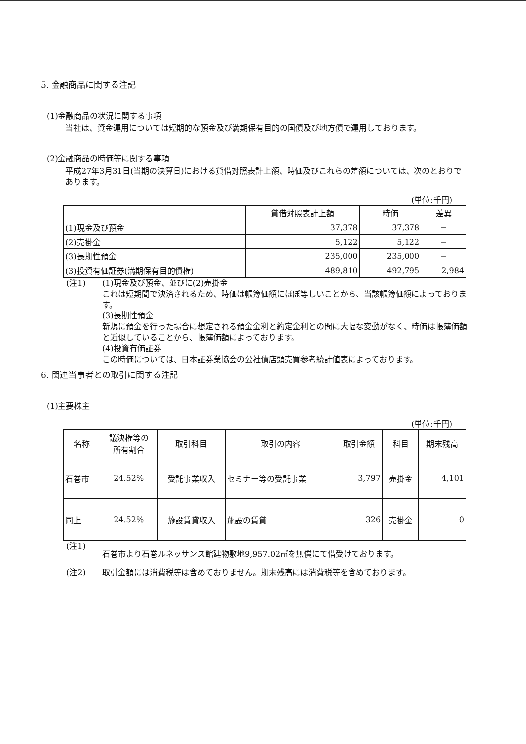5. 金融商品に関する注記
(1)金融商品の状況に関する事項
当社は、資金運用については短期的な預金及び満期保有目的の国債及び地方債で運用しております。
(2)金融商品の時価等に関する事項
平成27年3月31日(当期の決算日)における貸借対照表計上額、時価及びこれらの差額については、次のとおりであります。
(単位:千円)
| | 貸借対照表計上額 | 時価 | 差異 |
| --- | --- | --- | --- |
| (1)現金及び預金 | 37,378 | 37,378 | − |
| (2)売掛金 | 5,122 | 5,122 | − |
| (3)長期性預金 | 235,000 | 235,000 | − |
| (3)投資有価証券(満期保有目的債権) | 489,810 | 492,795 | 2,984 |
(注1) (1)現金及び預金、並びに(2)売掛金
これは短期間で決済されるため、時価は帳簿価額にほぼ等しいことから、当該帳簿価額によっております。
(3)長期性預金
新規に預金を行った場合に想定される預金金利と約定金利との間に大幅な変動がなく、時価は帳簿価額と近似していることから、帳簿価額によっております。
(4)投資有価証券
この時価については、日本証券業協会の公社債店頭売買参考統計値表によっております。
6. 関連当事者との取引に関する注記
(1)主要株主
(単位:千円)
| 名称 | 議決権等の 所有割合 | 取引科目 | 取引の内容 | 取引金額 | 科目 | 期末残高 |
| --- | --- | --- | --- | --- | --- | --- |
| 石巻市 | 24.52% | 受託事業収入 | セミナー等の受託事業 | 3,797 | 売掛金 | 4,101 |
| 同上 | 24.52% | 施設賃貸収入 | 施設の賃貸 | 326 | 売掛金 | 0 |
(注1)
石巻市より石巻ルネッサンス館建物敷地9,957.02㎡を無償にて借受けております。
(注2) 取引金額には消費税等は含めておりません。期末残高には消費税等を含めております。